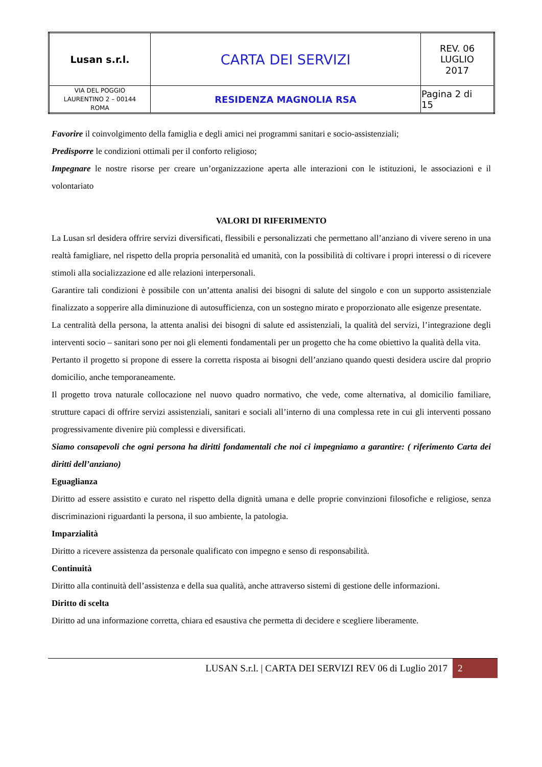| Lusan s.r.l. | CARTA DEI SERVIZI | REV. 06 LUGLIO 2017 |
| VIA DEL POGGIO LAURENTINO 2 – 00144 ROMA | RESIDENZA MAGNOLIA RSA | Pagina 2 di 15 |
Favorire il coinvolgimento della famiglia e degli amici nei programmi sanitari e socio-assistenziali;
Predisporre le condizioni ottimali per il conforto religioso;
Impegnare le nostre risorse per creare un’organizzazione aperta alle interazioni con le istituzioni, le associazioni e il volontariato
VALORI DI RIFERIMENTO
La Lusan srl desidera offrire servizi diversificati, flessibili e personalizzati che permettano all’anziano di vivere sereno in una realtà famigliare, nel rispetto della propria personalità ed umanità, con la possibilità di coltivare i propri interessi o di ricevere stimoli alla socializzazione ed alle relazioni interpersonali.
Garantire tali condizioni è possibile con un’attenta analisi dei bisogni di salute del singolo e con un supporto assistenziale finalizzato a sopperire alla diminuzione di autosufficienza, con un sostegno mirato e proporzionato alle esigenze presentate.
La centralità della persona, la attenta analisi dei bisogni di salute ed assistenziali, la qualità del servizi, l’integrazione degli interventi socio – sanitari sono per noi gli elementi fondamentali per un progetto che ha come obiettivo la qualità della vita.
Pertanto il progetto si propone di essere la corretta risposta ai bisogni dell’anziano quando questi desidera uscire dal proprio domicilio, anche temporaneamente.
Il progetto trova naturale collocazione nel nuovo quadro normativo, che vede, come alternativa, al domicilio familiare, strutture capaci di offrire servizi assistenziali, sanitari e sociali all’interno di una complessa rete in cui gli interventi possano progressivamente divenire più complessi e diversificati.
Siamo consapevoli che ogni persona ha diritti fondamentali che noi ci impegniamo a garantire: ( riferimento Carta dei diritti dell’anziano)
Eguaglianza
Diritto ad essere assistito e curato nel rispetto della dignità umana e delle proprie convinzioni filosofiche e religiose, senza discriminazioni riguardanti la persona, il suo ambiente, la patologia.
Imparzialità
Diritto a ricevere assistenza da personale qualificato con impegno e senso di responsabilità.
Continuità
Diritto alla continuità dell’assistenza e della sua qualità, anche attraverso sistemi di gestione delle informazioni.
Diritto di scelta
Diritto ad una informazione corretta, chiara ed esaustiva che permetta di decidere e scegliere liberamente.
LUSAN S.r.l. | CARTA DEI SERVIZI REV 06 di Luglio 2017 2